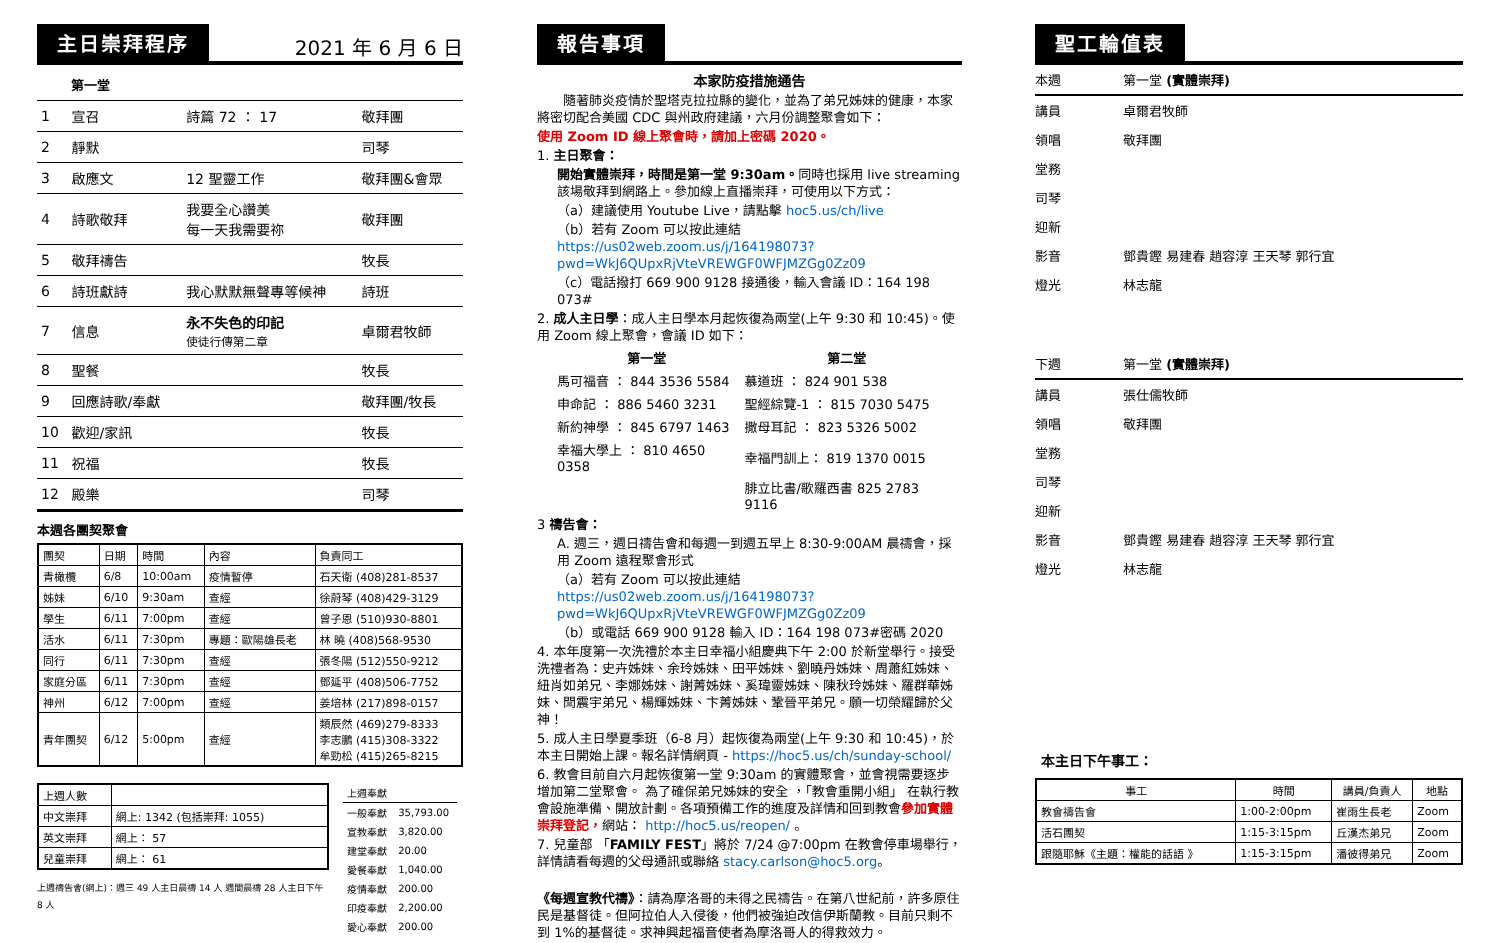主日崇拜程序
2021 年 6 月 6 日
第一堂
| 1 | 宣召 | 詩篇 72 ： 17 | 敬拜團 |
| 2 | 靜默 | | 司琴 |
| 3 | 啟應文 | 12 聖靈工作 | 敬拜團&會眾 |
| 4 | 詩歌敬拜 | 我要全心讚美 每一天我需要祢 | 敬拜團 |
| 5 | 敬拜禱告 | | 牧長 |
| 6 | 詩班獻詩 | 我心默默無聲專等候神 | 詩班 |
| 7 | 信息 | 永不失色的印記 使徒行傳第二章 | 卓爾君牧師 |
| 8 | 聖餐 | | 牧長 |
| 9 | 回應詩歌/奉獻 | | 敬拜團/牧長 |
| 10 | 歡迎/家訊 | | 牧長 |
| 11 | 祝福 | | 牧長 |
| 12 | 殿樂 | | 司琴 |
本週各團契聚會
| 團契 | 日期 | 時間 | 內容 | 負責同工 |
| --- | --- | --- | --- | --- |
| 青橄欖 | 6/8 | 10:00am | 疫情暫停 | 石天衛 (408)281-8537 |
| 姊妹 | 6/10 | 9:30am | 查經 | 徐蔚琴 (408)429-3129 |
| 學生 | 6/11 | 7:00pm | 查經 | 曾子恩 (510)930-8801 |
| 活水 | 6/11 | 7:30pm | 專題：歐陽雄長老 | 林 曉 (408)568-9530 |
| 同行 | 6/11 | 7:30pm | 查經 | 張冬陽 (512)550-9212 |
| 家庭分區 | 6/11 | 7:30pm | 查經 | 鄧延平 (408)506-7752 |
| 神州 | 6/12 | 7:00pm | 查經 | 姜培林 (217)898-0157 |
| 青年團契 | 6/12 | 5:00pm | 查經 | 類辰然 (469)279-8333 李志鵬 (415)308-3322 牟勁松 (415)265-8215 |
| 上週人數 | |
| 中文崇拜 | 網上: 1342 (包括崇拜: 1055) |
| 英文崇拜 | 網上： 57 |
| 兒童崇拜 | 網上： 61 |
上週禱告會(網上)：週三 49 人主日晨禱 14 人 週間晨禱 28 人主日下午 8 人
| 上週奉獻 | |
| 一般奉獻 | 35,793.00 |
| 宣教奉獻 | 3,820.00 |
| 建堂奉獻 | 20.00 |
| 愛餐奉獻 | 1,040.00 |
| 疫情奉獻 | 200.00 |
| 印疫奉獻 | 2,200.00 |
| 愛心奉獻 | 200.00 |
報告事項
本家防疫措施通告
　　隨著肺炎疫情於聖塔克拉拉縣的變化，並為了弟兄姊妹的健康，本家將密切配合美國 CDC 與州政府建議，六月份調整聚會如下：
使用 Zoom ID 線上聚會時，請加上密碼 2020。
1. 主日聚會：
開始實體崇拜，時間是第一堂 9:30am。同時也採用 live streaming 該場敬拜到網路上。參加線上直播崇拜，可使用以下方式：
（a）建議使用 Youtube Live，請點擊 hoc5.us/ch/live
（b）若有 Zoom 可以按此連結 https://us02web.zoom.us/j/164198073?pwd=WkJ6QUpxRjVteVREWGF0WFJMZGg0Zz09
（c）電話撥打 669 900 9128 接通後，輸入會議 ID：164 198 073#
2. 成人主日學：成人主日學本月起恢復為兩堂(上午 9:30 和 10:45)。使用 Zoom 線上聚會，會議 ID 如下：
| 第一堂 | 第二堂 |
| --- | --- |
| 馬可福音 ： 844 3536 5584 | 慕道班 ： 824 901 538 |
| 申命記 ： 886 5460 3231 | 聖經綜覽-1 ： 815 7030 5475 |
| 新約神學 ： 845 6797 1463 | 撒母耳記 ： 823 5326 5002 |
| 幸福大學上 ： 810 4650 0358 | 幸福門訓上： 819 1370 0015 |
| | 腓立比書/歌羅西書 825 2783 9116 |
3 禱告會：
A. 週三，週日禱告會和每週一到週五早上 8:30-9:00AM 晨禱會，採用 Zoom 遠程聚會形式
（a）若有 Zoom 可以按此連結 https://us02web.zoom.us/j/164198073?pwd=WkJ6QUpxRjVteVREWGF0WFJMZGg0Zz09
（b）或電話 669 900 9128 輸入 ID：164 198 073#密碼 2020
4. 本年度第一次洗禮於本主日幸福小組慶典下午 2:00 於新堂舉行。接受洗禮者為：史卉姊妹、余玲姊妹、田平姊妹、劉曉丹姊妹、周蕭紅姊妹、紐肖如弟兄、李娜姊妹、謝菁姊妹、奚瑋靈姊妹、陳秋玲姊妹、羅群華姊妹、閆震宇弟兄、楊輝姊妹、卞菁姊妹、鞏晉平弟兄。願一切榮耀歸於父神！
5. 成人主日學夏季班（6-8 月）起恢復為兩堂(上午 9:30 和 10:45)，於本主日開始上課。報名詳情網頁 - https://hoc5.us/ch/sunday-school/
6. 教會目前自六月起恢復第一堂 9:30am 的實體聚會，並會視需要逐步增加第二堂聚會。 為了確保弟兄姊妹的安全 ，「教會重開小組」 在執行教會設施準備、開放計劃。各項預備工作的進度及詳情和回到教會參加實體崇拜登記，網站： http://hoc5.us/reopen/ 。
7. 兒童部 「FAMILY FEST」將於 7/24 @7:00pm 在教會停車場舉行，詳情請看每週的父母通訊或聯絡 stacy.carlson@hoc5.org。
《每週宣教代禱》：請為摩洛哥的未得之民禱告。在第八世紀前，許多原住民是基督徒。但阿拉伯人入侵後，他們被強迫改信伊斯蘭教。目前只剩不到 1%的基督徒。求神興起福音使者為摩洛哥人的得救效力。
聖工輪值表
| 本週 | 第一堂 (實體崇拜) |
| 講員 | 卓爾君牧師 |
| 領唱 | 敬拜團 |
| 堂務 | |
| 司琴 | |
| 迎新 | |
| 影音 | 鄧貴鏗 易建春 趙容淳 王天琴 郭行宜 |
| 燈光 | 林志龍 |
| 下週 | 第一堂 (實體崇拜) |
| 講員 | 張仕儒牧師 |
| 領唱 | 敬拜團 |
| 堂務 | |
| 司琴 | |
| 迎新 | |
| 影音 | 鄧貴鏗 易建春 趙容淳 王天琴 郭行宜 |
| 燈光 | 林志龍 |
本主日下午事工：
| 事工 | 時間 | 講員/負責人 | 地點 |
| --- | --- | --- | --- |
| 教會禱告會 | 1:00-2:00pm | 崔雨生長老 | Zoom |
| 活石團契 | 1:15-3:15pm | 丘漢杰弟兄 | Zoom |
| 跟隨耶穌《主題：權能的話語 》 | 1:15-3:15pm | 潘彼得弟兄 | Zoom |